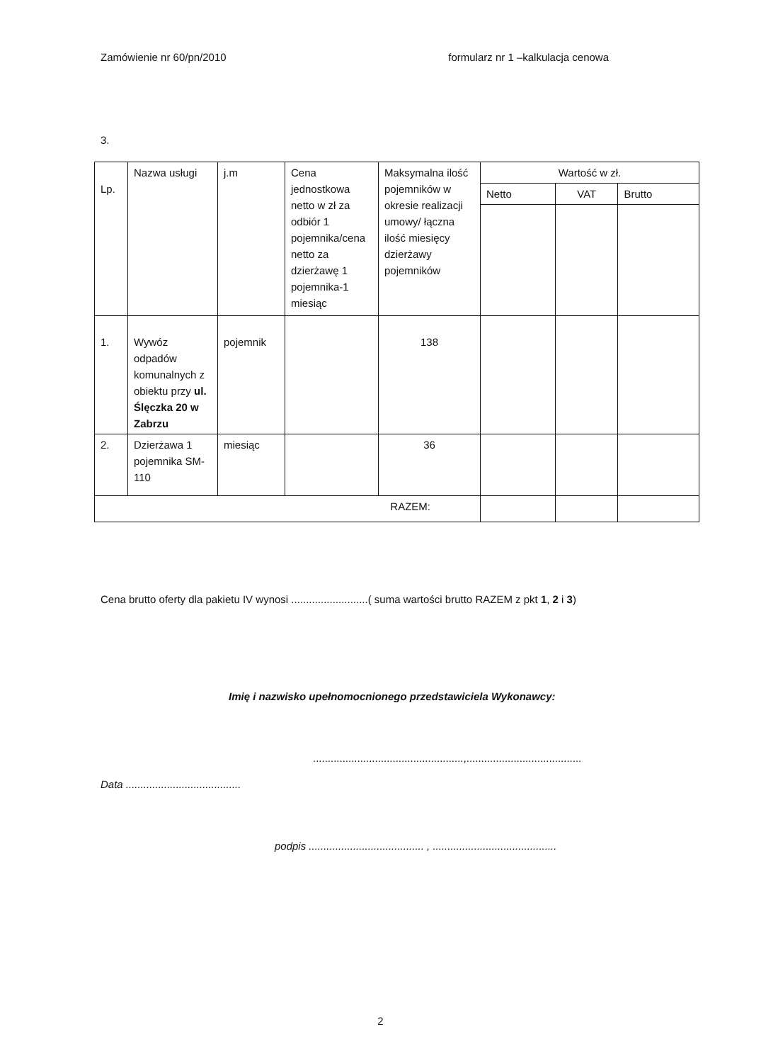Zamówienie nr 60/pn/2010 formularz nr 1 –kalkulacja cenowa
3.
| Lp. | Nazwa usługi | j.m | Cena jednostkowa netto w zł za odbiór 1 pojemnika/cena netto za dzierżawę 1 pojemnika-1 miesiąc | Maksymalna ilość pojemników w okresie realizacji umowy/ łączna ilość miesięcy dzierżawy pojemników | Wartość w zł. | | |
| --- | --- | --- | --- | --- | --- | --- | --- |
| | | | | | Netto | VAT | Brutto |
| 1. | Wywóz odpadów komunalnych z obiektu przy ul. Ślęczka 20 w Zabrzu | pojemnik | | 138 | | | |
| 2. | Dzierżawa 1 pojemnika SM-110 | miesiąc | | 36 | | | |
| RAZEM: | | | | | | | |
Cena brutto oferty dla pakietu IV wynosi ..........................( suma wartości brutto RAZEM z pkt 1, 2 i 3)
Imię i nazwisko upełnomocnionego przedstawiciela Wykonawcy:
...................................................,.......................................
Data .......................................
podpis ....................................... , ..........................................
2